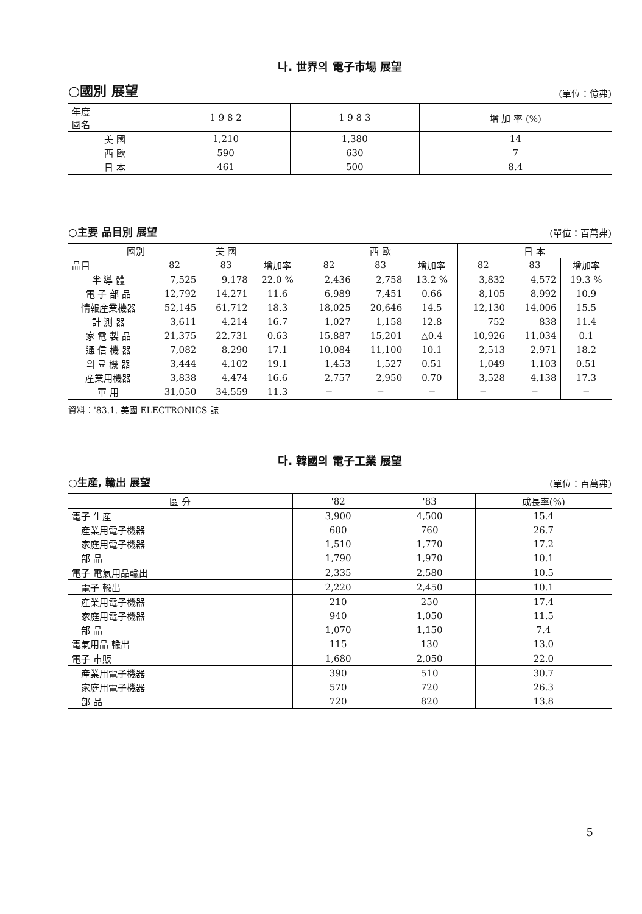나. 世界의 電子市場 展望
○國別 展望 (單位：億弗)
| 年度 國名 | 1 9 8 2 | 1 9 8 3 | 增 加 率 (%) |
| --- | --- | --- | --- |
| 美 國 | 1,210 | 1,380 | 14 |
| 西 歐 | 590 | 630 | 7 |
| 日 本 | 461 | 500 | 8.4 |
○主要 品目別 展望 (單位：百萬弗)
| 國別 | 美 國 | | | 西 歐 | | | 日 本 | | |
| --- | --- | --- | --- | --- | --- | --- | --- | --- | --- |
| 品目 | 82 | 83 | 增加率 | 82 | 83 | 增加率 | 82 | 83 | 增加率 |
| 半 導 體 | 7,525 | 9,178 | 22.0 % | 2,436 | 2,758 | 13.2 % | 3,832 | 4,572 | 19.3 % |
| 電 子 部 品 | 12,792 | 14,271 | 11.6 | 6,989 | 7,451 | 0.66 | 8,105 | 8,992 | 10.9 |
| 情報産業機器 | 52,145 | 61,712 | 18.3 | 18,025 | 20,646 | 14.5 | 12,130 | 14,006 | 15.5 |
| 計 測 器 | 3,611 | 4,214 | 16.7 | 1,027 | 1,158 | 12.8 | 752 | 838 | 11.4 |
| 家 電 製 品 | 21,375 | 22,731 | 0.63 | 15,887 | 15,201 | △0.4 | 10,926 | 11,034 | 0.1 |
| 通 信 機 器 | 7,082 | 8,290 | 17.1 | 10,084 | 11,100 | 10.1 | 2,513 | 2,971 | 18.2 |
| 의 료 機 器 | 3,444 | 4,102 | 19.1 | 1,453 | 1,527 | 0.51 | 1,049 | 1,103 | 0.51 |
| 産業用機器 | 3,838 | 4,474 | 16.6 | 2,757 | 2,950 | 0.70 | 3,528 | 4,138 | 17.3 |
| 軍 用 | 31,050 | 34,559 | 11.3 | − | − | − | − | − | − |
資料：'83.1. 美國 ELECTRONICS 誌
다. 韓國의 電子工業 展望
○生産, 輸出 展望 (單位：百萬弗)
| 區 分 | '82 | '83 | 成長率(%) |
| --- | --- | --- | --- |
| 電子 生産 | 3,900 | 4,500 | 15.4 |
| 産業用電子機器 | 600 | 760 | 26.7 |
| 家庭用電子機器 | 1,510 | 1,770 | 17.2 |
| 部 品 | 1,790 | 1,970 | 10.1 |
| 電子 電氣用品輸出 | 2,335 | 2,580 | 10.5 |
| 電子 輸出 | 2,220 | 2,450 | 10.1 |
| 産業用電子機器 | 210 | 250 | 17.4 |
| 家庭用電子機器 | 940 | 1,050 | 11.5 |
| 部 品 | 1,070 | 1,150 | 7.4 |
| 電氣用品 輸出 | 115 | 130 | 13.0 |
| 電子 市販 | 1,680 | 2,050 | 22.0 |
| 産業用電子機器 | 390 | 510 | 30.7 |
| 家庭用電子機器 | 570 | 720 | 26.3 |
| 部 品 | 720 | 820 | 13.8 |
5